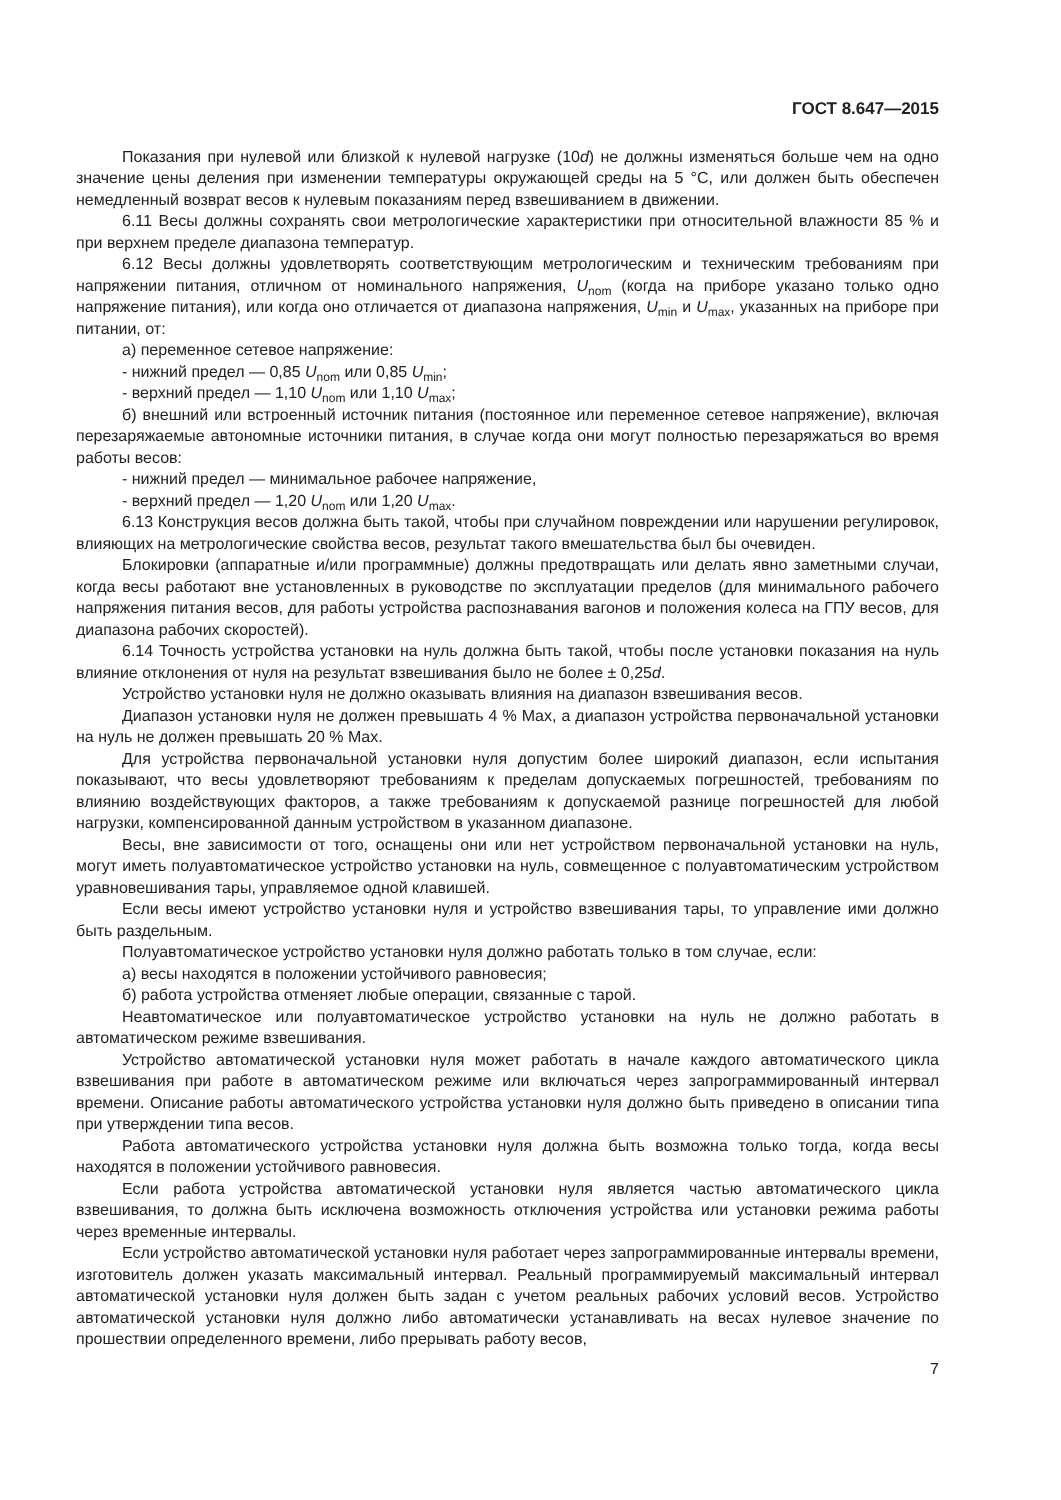ГОСТ 8.647—2015
Показания при нулевой или близкой к нулевой нагрузке (10d) не должны изменяться больше чем на одно значение цены деления при изменении температуры окружающей среды на 5 °С, или должен быть обеспечен немедленный возврат весов к нулевым показаниям перед взвешиванием в движении.
6.11 Весы должны сохранять свои метрологические характеристики при относительной влажности 85 % и при верхнем пределе диапазона температур.
6.12 Весы должны удовлетворять соответствующим метрологическим и техническим требованиям при напряжении питания, отличном от номинального напряжения, U<sub>nom</sub> (когда на приборе указано только одно напряжение питания), или когда оно отличается от диапазона напряжения, U<sub>min</sub> и U<sub>max</sub>, указанных на приборе при питании, от:
а) переменное сетевое напряжение:
- нижний предел — 0,85 U<sub>nom</sub> или 0,85 U<sub>min</sub>;
- верхний предел — 1,10 U<sub>nom</sub> или 1,10 U<sub>max</sub>;
б) внешний или встроенный источник питания (постоянное или переменное сетевое напряжение), включая перезаряжаемые автономные источники питания, в случае когда они могут полностью перезаряжаться во время работы весов:
- нижний предел — минимальное рабочее напряжение,
- верхний предел — 1,20 U<sub>nom</sub> или 1,20 U<sub>max</sub>.
6.13 Конструкция весов должна быть такой, чтобы при случайном повреждении или нарушении регулировок, влияющих на метрологические свойства весов, результат такого вмешательства был бы очевиден.
Блокировки (аппаратные и/или программные) должны предотвращать или делать явно заметными случаи, когда весы работают вне установленных в руководстве по эксплуатации пределов (для минимального рабочего напряжения питания весов, для работы устройства распознавания вагонов и положения колеса на ГПУ весов, для диапазона рабочих скоростей).
6.14 Точность устройства установки на нуль должна быть такой, чтобы после установки показания на нуль влияние отклонения от нуля на результат взвешивания было не более ± 0,25d.
Устройство установки нуля не должно оказывать влияния на диапазон взвешивания весов.
Диапазон установки нуля не должен превышать 4 % Max, а диапазон устройства первоначальной установки на нуль не должен превышать 20 % Max.
Для устройства первоначальной установки нуля допустим более широкий диапазон, если испытания показывают, что весы удовлетворяют требованиям к пределам допускаемых погрешностей, требованиям по влиянию воздействующих факторов, а также требованиям к допускаемой разнице погрешностей для любой нагрузки, компенсированной данным устройством в указанном диапазоне.
Весы, вне зависимости от того, оснащены они или нет устройством первоначальной установки на нуль, могут иметь полуавтоматическое устройство установки на нуль, совмещенное с полуавтоматическим устройством уравновешивания тары, управляемое одной клавишей.
Если весы имеют устройство установки нуля и устройство взвешивания тары, то управление ими должно быть раздельным.
Полуавтоматическое устройство установки нуля должно работать только в том случае, если:
а) весы находятся в положении устойчивого равновесия;
б) работа устройства отменяет любые операции, связанные с тарой.
Неавтоматическое или полуавтоматическое устройство установки на нуль не должно работать в автоматическом режиме взвешивания.
Устройство автоматической установки нуля может работать в начале каждого автоматического цикла взвешивания при работе в автоматическом режиме или включаться через запрограммированный интервал времени. Описание работы автоматического устройства установки нуля должно быть приведено в описании типа при утверждении типа весов.
Работа автоматического устройства установки нуля должна быть возможна только тогда, когда весы находятся в положении устойчивого равновесия.
Если работа устройства автоматической установки нуля является частью автоматического цикла взвешивания, то должна быть исключена возможность отключения устройства или установки режима работы через временные интервалы.
Если устройство автоматической установки нуля работает через запрограммированные интервалы времени, изготовитель должен указать максимальный интервал. Реальный программируемый максимальный интервал автоматической установки нуля должен быть задан с учетом реальных рабочих условий весов. Устройство автоматической установки нуля должно либо автоматически устанавливать на весах нулевое значение по прошествии определенного времени, либо прерывать работу весов,
7